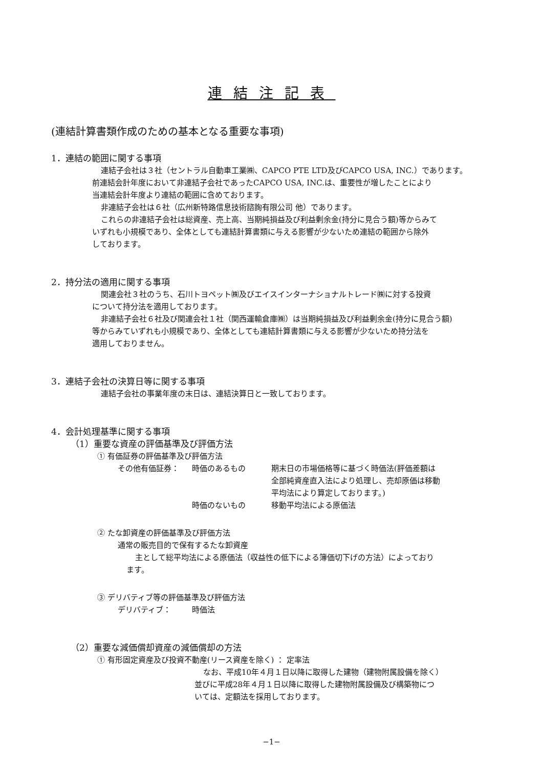連結注記表
(連結計算書類作成のための基本となる重要な事項)
1．連結の範囲に関する事項
連結子会社は３社（セントラル自動車工業㈱、CAPCO PTE LTD及びCAPCO USA, INC.）であります。
前連結会計年度において非連結子会社であったCAPCO USA, INC.は、重要性が増したことにより
当連結会計年度より連結の範囲に含めております。
非連結子会社は６社（広州新特路信息技術諮詢有限公司 他）であります。
これらの非連結子会社は総資産、売上高、当期純損益及び利益剰余金(持分に見合う額)等からみて
いずれも小規模であり、全体としても連結計算書類に与える影響が少ないため連結の範囲から除外
しております。
2．持分法の適用に関する事項
関連会社３社のうち、石川トヨペット㈱及びエイスインターナショナルトレード㈱に対する投資
について持分法を適用しております。
非連結子会社６社及び関連会社１社（関西運輸倉庫㈱）は当期純損益及び利益剰余金(持分に見合う額)
等からみていずれも小規模であり、全体としても連結計算書類に与える影響が少ないため持分法を
適用しておりません。
3．連結子会社の決算日等に関する事項
連結子会社の事業年度の末日は、連結決算日と一致しております。
4．会計処理基準に関する事項
（1）重要な資産の評価基準及び評価方法
① 有価証券の評価基準及び評価方法
その他有価証券： 時価のあるもの 期末日の市場価格等に基づく時価法(評価差額は
全部純資産直入法により処理し、売却原価は移動
平均法により算定しております。)
時価のないもの 移動平均法による原価法
② たな卸資産の評価基準及び評価方法
通常の販売目的で保有するたな卸資産
主として総平均法による原価法（収益性の低下による簿価切下げの方法）によっており
ます。
③ デリバティブ等の評価基準及び評価方法
デリバティブ： 時価法
（2）重要な減価償却資産の減価償却の方法
① 有形固定資産及び投資不動産(リース資産を除く) ： 定率法
なお、平成10年４月１日以降に取得した建物（建物附属設備を除く）
並びに平成28年４月１日以降に取得した建物附属設備及び構築物につ
いては、定額法を採用しております。
−1−